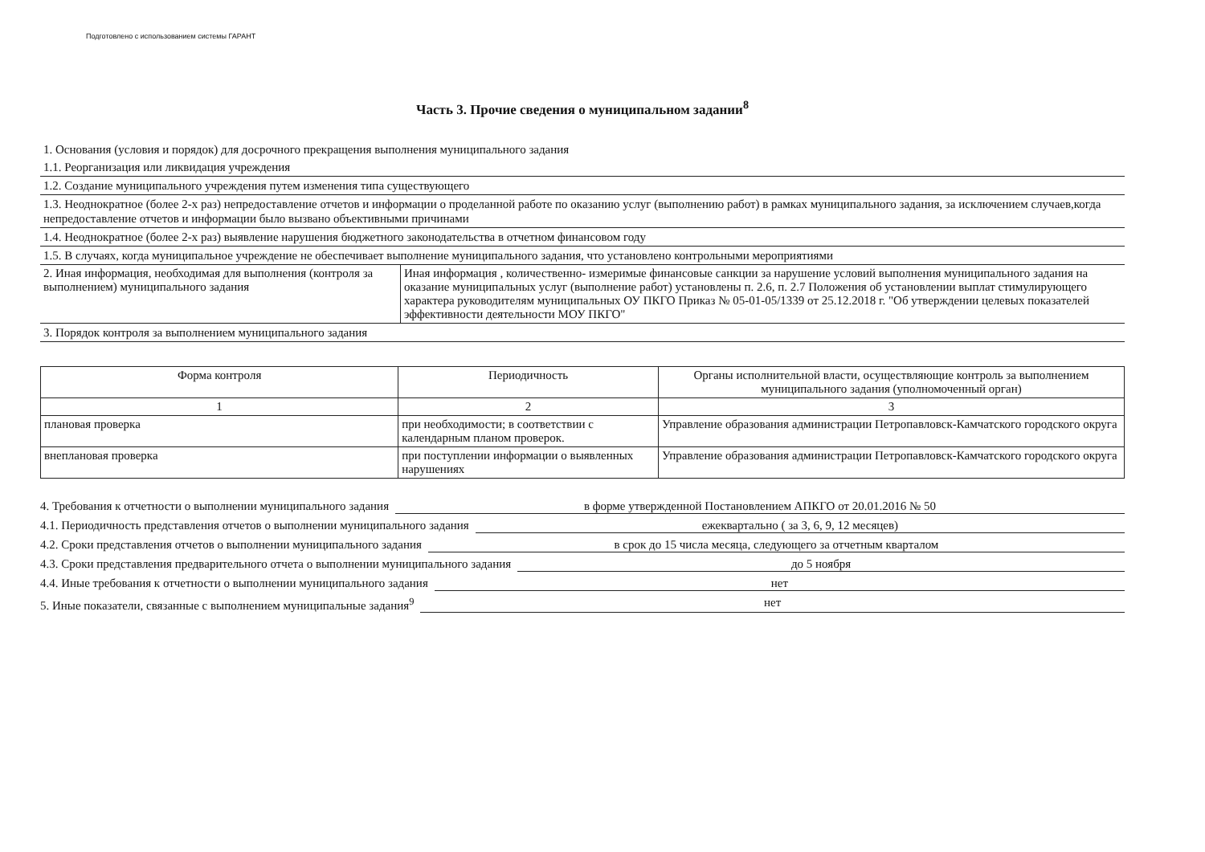Подготовлено с использованием системы ГАРАНТ
Часть 3. Прочие сведения о муниципальном задании<sup>8</sup>
1. Основания (условия и порядок) для досрочного прекращения выполнения муниципального задания
1.1. Реорганизация или ликвидация учреждения
1.2. Создание муниципального учреждения путем изменения типа существующего
1.3. Неоднократное (более 2-х раз) непредоставление отчетов и информации о проделанной работе по оказанию услуг (выполнению работ) в рамках муниципального задания, за исключением случаев,когда непредоставление отчетов и информации было вызвано объективными причинами
1.4. Неоднократное (более 2-х раз) выявление нарушения бюджетного законодательства в отчетном финансовом году
1.5. В случаях, когда муниципальное учреждение не обеспечивает выполнение муниципального задания, что установлено контрольными мероприятиями
2. Иная информация, необходимая для выполнения (контроля за выполнением) муниципального задания
Иная информация , количественно- измеримые финансовые санкции за нарушение условий выполнения муниципального задания на оказание муниципальных услуг (выполнение работ) установлены п. 2.6, п. 2.7 Положения об установлении выплат стимулирующего характера руководителям муниципальных ОУ ПКГО Приказ № 05-01-05/1339 от 25.12.2018 г. "Об утверждении целевых показателей эффективности деятельности МОУ ПКГО"
3. Порядок контроля за выполнением муниципального задания
| Форма контроля | Периодичность | Органы исполнительной власти, осуществляющие контроль за выполнением муниципального задания (уполномоченный орган) |
| --- | --- | --- |
| 1 | 2 | 3 |
| плановая проверка | при необходимости; в соответствии с календарным планом проверок. | Управление образования администрации Петропавловск-Камчатского городского округа |
| внеплановая проверка | при поступлении информации о выявленных нарушениях | Управление образования администрации Петропавловск-Камчатского городского округа |
4. Требования к отчетности о выполнении муниципального задания в форме утвержденной Постановлением АПКГО от 20.01.2016 № 50
4.1. Периодичность представления отчетов о выполнении муниципального задания ежеквартально ( за 3, 6, 9, 12 месяцев)
4.2. Сроки представления отчетов о выполнении муниципального задания в срок до 15 числа месяца, следующего за отчетным кварталом
4.3. Сроки представления предварительного отчета о выполнении муниципального задания до 5 ноября
4.4. Иные требования к отчетности о выполнении муниципального задания нет
5. Иные показатели, связанные с выполнением муниципальные задания<sup>9</sup> нет